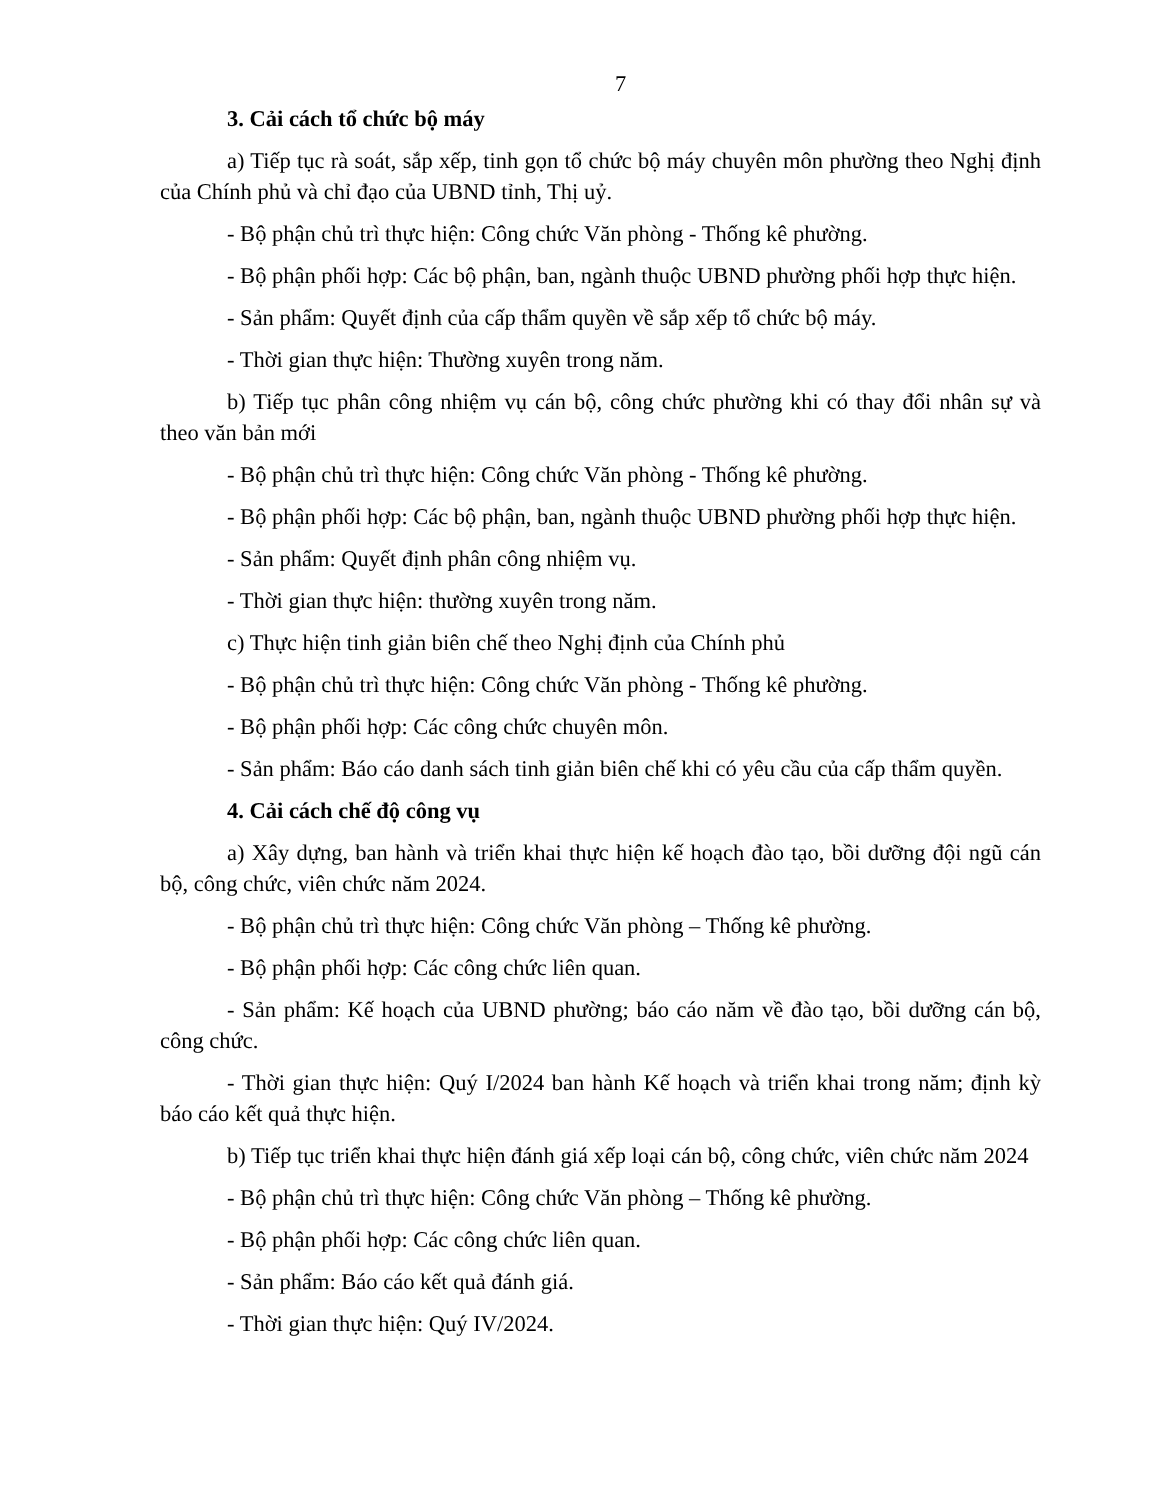7
3. Cải cách tổ chức bộ máy
a) Tiếp tục rà soát, sắp xếp, tinh gọn tổ chức bộ máy chuyên môn phường theo Nghị định của Chính phủ và chỉ đạo của UBND tỉnh, Thị uỷ.
- Bộ phận chủ trì thực hiện: Công chức Văn phòng - Thống kê phường.
- Bộ phận phối hợp: Các bộ phận, ban, ngành thuộc UBND phường phối hợp thực hiện.
- Sản phẩm: Quyết định của cấp thẩm quyền về sắp xếp tổ chức bộ máy.
- Thời gian thực hiện: Thường xuyên trong năm.
b) Tiếp tục phân công nhiệm vụ cán bộ, công chức phường khi có thay đổi nhân sự và theo văn bản mới
- Bộ phận chủ trì thực hiện: Công chức Văn phòng - Thống kê phường.
- Bộ phận phối hợp: Các bộ phận, ban, ngành thuộc UBND phường phối hợp thực hiện.
- Sản phẩm: Quyết định phân công nhiệm vụ.
- Thời gian thực hiện: thường xuyên trong năm.
c) Thực hiện tinh giản biên chế theo Nghị định của Chính phủ
- Bộ phận chủ trì thực hiện: Công chức Văn phòng - Thống kê phường.
- Bộ phận phối hợp: Các công chức chuyên môn.
- Sản phẩm: Báo cáo danh sách tinh giản biên chế khi có yêu cầu của cấp thẩm quyền.
4. Cải cách chế độ công vụ
a) Xây dựng, ban hành và triển khai thực hiện kế hoạch đào tạo, bồi dưỡng đội ngũ cán bộ, công chức, viên chức năm 2024.
- Bộ phận chủ trì thực hiện: Công chức Văn phòng – Thống kê phường.
- Bộ phận phối hợp: Các công chức liên quan.
- Sản phẩm: Kế hoạch của UBND phường; báo cáo năm về đào tạo, bồi dưỡng cán bộ, công chức.
- Thời gian thực hiện: Quý I/2024 ban hành Kế hoạch và triển khai trong năm; định kỳ báo cáo kết quả thực hiện.
b) Tiếp tục triển khai thực hiện đánh giá xếp loại cán bộ, công chức, viên chức năm 2024
- Bộ phận chủ trì thực hiện: Công chức Văn phòng – Thống kê phường.
- Bộ phận phối hợp: Các công chức liên quan.
- Sản phẩm: Báo cáo kết quả đánh giá.
- Thời gian thực hiện: Quý IV/2024.